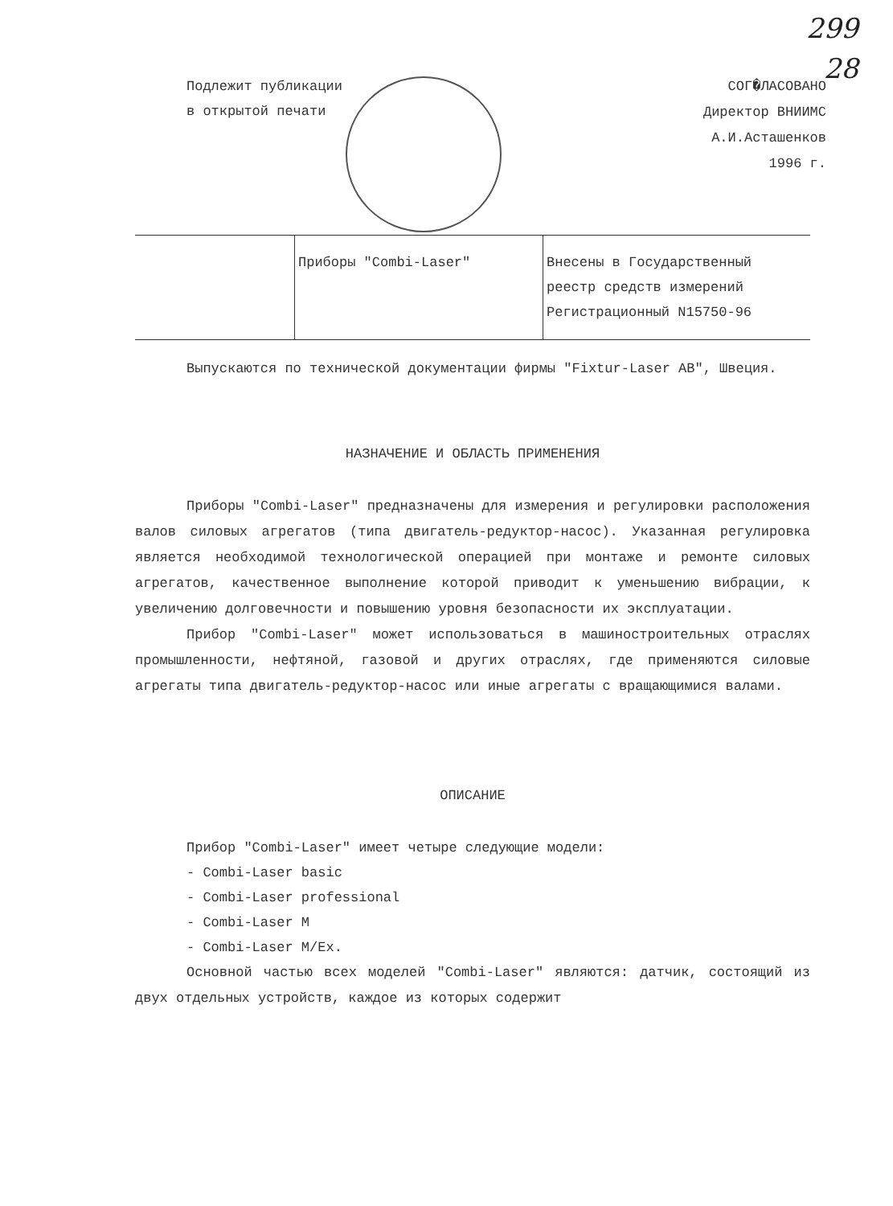299
28
Подлежит публикации
в открытой печати
СОГ�ЛАСОВАНО
Директор ВНИИМС
А.И.Асташенков
1996 г.
| | Приборы "Combi-Laser" | Внесены в Государственный реестр средств измерений Регистрационный N15750-96 |
Выпускаются по технической документации фирмы "Fixtur-Laser AB", Швеция.
НАЗНАЧЕНИЕ И ОБЛАСТЬ ПРИМЕНЕНИЯ
Приборы "Combi-Laser" предназначены для измерения и регулировки расположения валов силовых агрегатов (типа двигатель-редуктор-насос). Указанная регулировка является необходимой технологической операцией при монтаже и ремонте силовых агрегатов, качественное выполнение которой приводит к уменьшению вибрации, к увеличению долговечности и повышению уровня безопасности их эксплуатации.
Прибор "Combi-Laser" может использоваться в машиностроительных отраслях промышленности, нефтяной, газовой и других отраслях, где применяются силовые агрегаты типа двигатель-редуктор-насос или иные агрегаты с вращающимися валами.
ОПИСАНИЕ
Прибор "Combi-Laser" имеет четыре следующие модели:
- Combi-Laser basic
- Combi-Laser professional
- Combi-Laser M
- Combi-Laser M/Ex.
Основной частью всех моделей "Combi-Laser" являются: датчик, состоящий из двух отдельных устройств, каждое из которых содержит